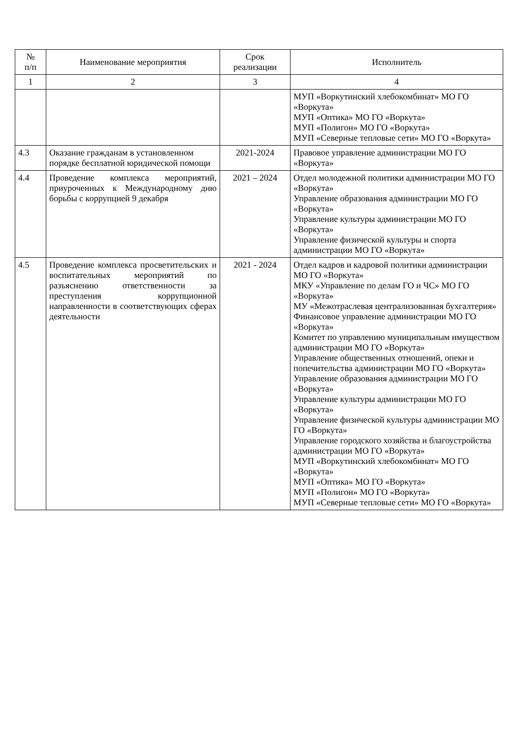| № п/п | Наименование мероприятия | Срок реализации | Исполнитель |
| --- | --- | --- | --- |
| 1 | 2 | 3 | 4 |
| | | | МУП «Воркутинский хлебокомбинат» МО ГО «Воркута» МУП «Оптика» МО ГО «Воркута» МУП «Полигон» МО ГО «Воркута» МУП «Северные тепловые сети» МО ГО «Воркута» |
| 4.3 | Оказание гражданам в установленном порядке бесплатной юридической помощи | 2021-2024 | Правовое управление администрации МО ГО «Воркута» |
| 4.4 | Проведение комплекса мероприятий, приуроченных к Международному дню борьбы с коррупцией 9 декабря | 2021 – 2024 | Отдел молодежной политики администрации МО ГО «Воркута» Управление образования администрации МО ГО «Воркута» Управление культуры администрации МО ГО «Воркута» Управление физической культуры и спорта администрации МО ГО «Воркута» |
| 4.5 | Проведение комплекса просветительских и воспитательных мероприятий по разъяснению ответственности за преступления коррупционной направленности в соответствующих сферах деятельности | 2021 - 2024 | Отдел кадров и кадровой политики администрации МО ГО «Воркута» МКУ «Управление по делам ГО и ЧС» МО ГО «Воркута» МУ «Межотраслевая централизованная бухгалтерия» Финансовое управление администрации МО ГО «Воркута» Комитет по управлению муниципальным имуществом администрации МО ГО «Воркута» Управление общественных отношений, опеки и попечительства администрации МО ГО «Воркута» Управление образования администрации МО ГО «Воркута» Управление культуры администрации МО ГО «Воркута» Управление физической культуры администрации МО ГО «Воркута» Управление городского хозяйства и благоустройства администрации МО ГО «Воркута» МУП «Воркутинский хлебокомбинат» МО ГО «Воркута» МУП «Оптика» МО ГО «Воркута» МУП «Полигон» МО ГО «Воркута» МУП «Северные тепловые сети» МО ГО «Воркута» |